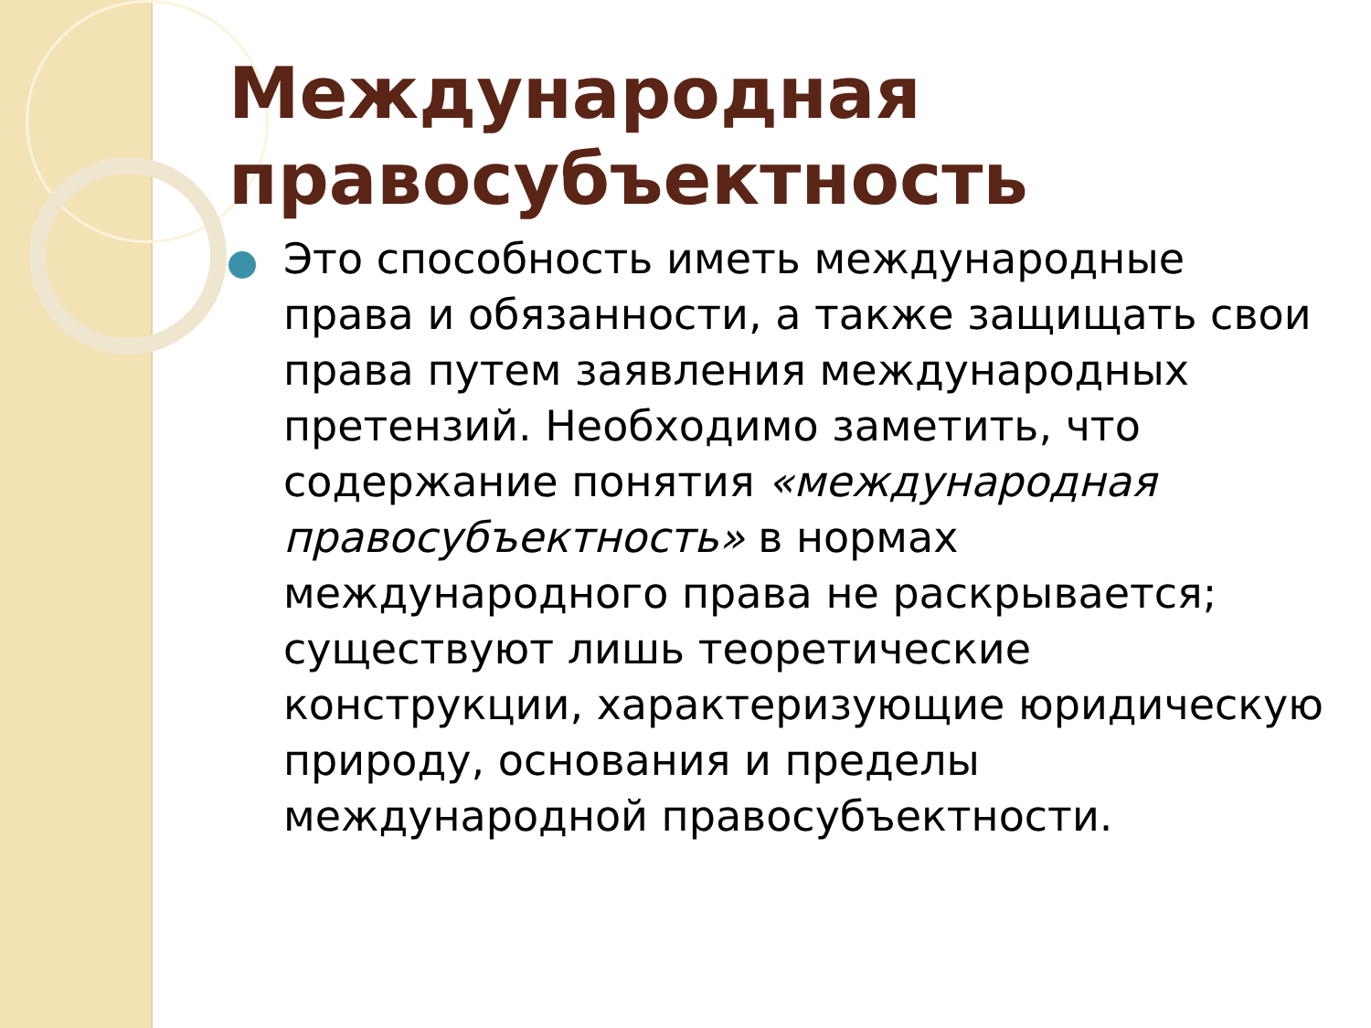Международная правосубъектность
Это способность иметь международные права и обязанности, а также защищать свои права путем заявления международных претензий. Необходимо заметить, что содержание понятия «международная правосубъектность» в нормах международного права не раскрывается; существуют лишь теоретические конструкции, характеризующие юридическую природу, основания и пределы международной правосубъектности.